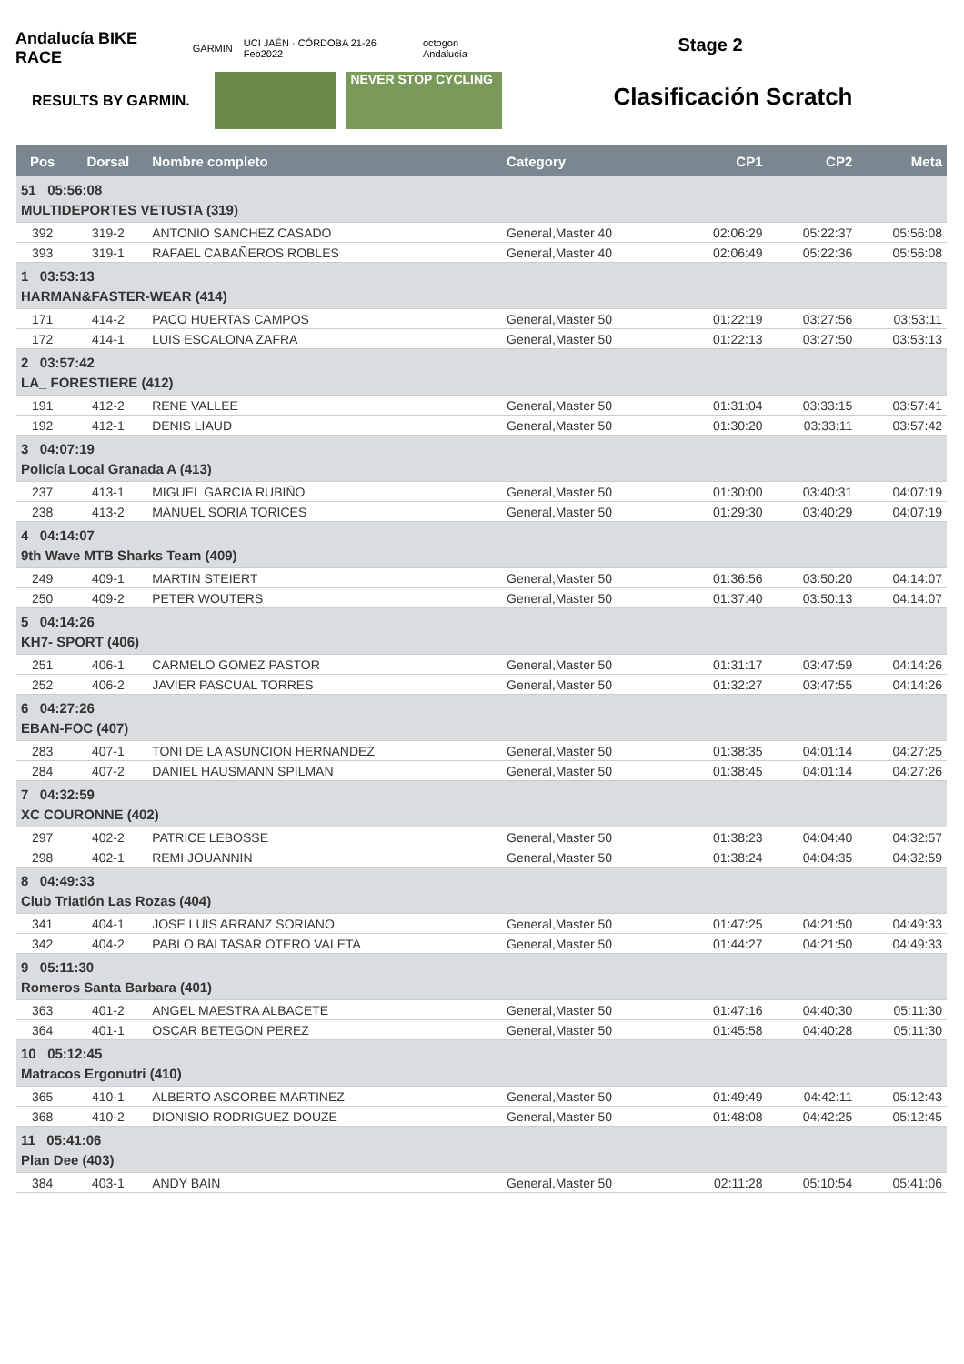Andalucía BIKE RACE GARMIN UCI JAÉN · CÓRDOBA 21-26 Feb2022 octogon Andalucía
RESULTS BY GARMIN.
NEVER STOP CYCLING
Stage 2
Clasificación Scratch
| Pos | Dorsal | Nombre completo | Category | CP1 | CP2 | Meta |
| --- | --- | --- | --- | --- | --- | --- |
| 51 05:56:08 MULTIDEPORTES VETUSTA (319) | | | | | | |
| 392 | 319-2 | ANTONIO SANCHEZ CASADO | General,Master 40 | 02:06:29 | 05:22:37 | 05:56:08 |
| 393 | 319-1 | RAFAEL CABAÑEROS ROBLES | General,Master 40 | 02:06:49 | 05:22:36 | 05:56:08 |
| 1 03:53:13 HARMAN&FASTER-WEAR (414) | | | | | | |
| 171 | 414-2 | PACO HUERTAS CAMPOS | General,Master 50 | 01:22:19 | 03:27:56 | 03:53:11 |
| 172 | 414-1 | LUIS ESCALONA ZAFRA | General,Master 50 | 01:22:13 | 03:27:50 | 03:53:13 |
| 2 03:57:42 LA_ FORESTIERE (412) | | | | | | |
| 191 | 412-2 | RENE VALLEE | General,Master 50 | 01:31:04 | 03:33:15 | 03:57:41 |
| 192 | 412-1 | DENIS LIAUD | General,Master 50 | 01:30:20 | 03:33:11 | 03:57:42 |
| 3 04:07:19 Policía Local Granada A (413) | | | | | | |
| 237 | 413-1 | MIGUEL GARCIA RUBIÑO | General,Master 50 | 01:30:00 | 03:40:31 | 04:07:19 |
| 238 | 413-2 | MANUEL SORIA TORICES | General,Master 50 | 01:29:30 | 03:40:29 | 04:07:19 |
| 4 04:14:07 9th Wave MTB Sharks Team (409) | | | | | | |
| 249 | 409-1 | MARTIN STEIERT | General,Master 50 | 01:36:56 | 03:50:20 | 04:14:07 |
| 250 | 409-2 | PETER WOUTERS | General,Master 50 | 01:37:40 | 03:50:13 | 04:14:07 |
| 5 04:14:26 KH7- SPORT (406) | | | | | | |
| 251 | 406-1 | CARMELO GOMEZ PASTOR | General,Master 50 | 01:31:17 | 03:47:59 | 04:14:26 |
| 252 | 406-2 | JAVIER PASCUAL TORRES | General,Master 50 | 01:32:27 | 03:47:55 | 04:14:26 |
| 6 04:27:26 EBAN-FOC (407) | | | | | | |
| 283 | 407-1 | TONI DE LA ASUNCION HERNANDEZ | General,Master 50 | 01:38:35 | 04:01:14 | 04:27:25 |
| 284 | 407-2 | DANIEL HAUSMANN SPILMAN | General,Master 50 | 01:38:45 | 04:01:14 | 04:27:26 |
| 7 04:32:59 XC COURONNE (402) | | | | | | |
| 297 | 402-2 | PATRICE LEBOSSE | General,Master 50 | 01:38:23 | 04:04:40 | 04:32:57 |
| 298 | 402-1 | REMI JOUANNIN | General,Master 50 | 01:38:24 | 04:04:35 | 04:32:59 |
| 8 04:49:33 Club Triatlón Las Rozas (404) | | | | | | |
| 341 | 404-1 | JOSE LUIS ARRANZ SORIANO | General,Master 50 | 01:47:25 | 04:21:50 | 04:49:33 |
| 342 | 404-2 | PABLO BALTASAR OTERO VALETA | General,Master 50 | 01:44:27 | 04:21:50 | 04:49:33 |
| 9 05:11:30 Romeros Santa Barbara (401) | | | | | | |
| 363 | 401-2 | ANGEL MAESTRA ALBACETE | General,Master 50 | 01:47:16 | 04:40:30 | 05:11:30 |
| 364 | 401-1 | OSCAR BETEGON PEREZ | General,Master 50 | 01:45:58 | 04:40:28 | 05:11:30 |
| 10 05:12:45 Matracos Ergonutri (410) | | | | | | |
| 365 | 410-1 | ALBERTO ASCORBE MARTINEZ | General,Master 50 | 01:49:49 | 04:42:11 | 05:12:43 |
| 368 | 410-2 | DIONISIO RODRIGUEZ DOUZE | General,Master 50 | 01:48:08 | 04:42:25 | 05:12:45 |
| 11 05:41:06 Plan Dee (403) | | | | | | |
| 384 | 403-1 | ANDY BAIN | General,Master 50 | 02:11:28 | 05:10:54 | 05:41:06 |